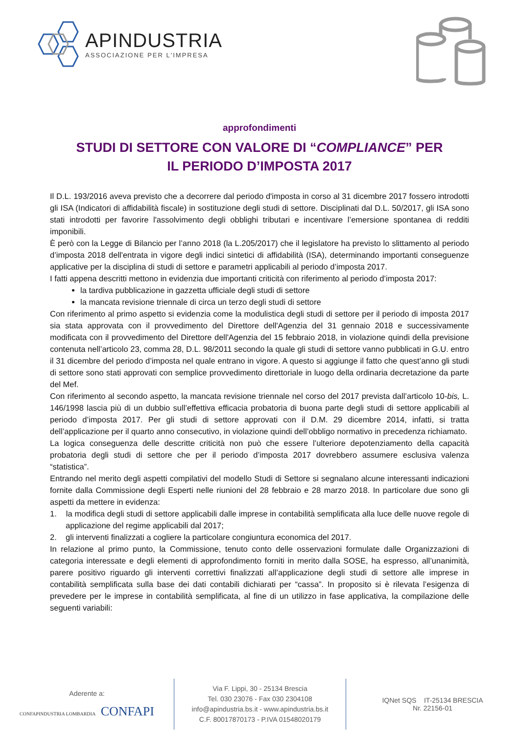APINDUSTRIA
ASSOCIAZIONE PER L'IMPRESA
approfondimenti
STUDI DI SETTORE CON VALORE DI “COMPLIANCE” PER IL PERIODO D’IMPOSTA 2017
Il D.L. 193/2016 aveva previsto che a decorrere dal periodo d'imposta in corso al 31 dicembre 2017 fossero introdotti gli ISA (Indicatori di affidabilità fiscale) in sostituzione degli studi di settore. Disciplinati dal D.L. 50/2017, gli ISA sono stati introdotti per favorire l'assolvimento degli obblighi tributari e incentivare l’emersione spontanea di redditi imponibili.
È però con la Legge di Bilancio per l’anno 2018 (la L.205/2017) che il legislatore ha previsto lo slittamento al periodo d’imposta 2018 dell'entrata in vigore degli indici sintetici di affidabilità (ISA), determinando importanti conseguenze applicative per la disciplina di studi di settore e parametri applicabili al periodo d’imposta 2017.
I fatti appena descritti mettono in evidenzia due importanti criticità con riferimento al periodo d’imposta 2017:
la tardiva pubblicazione in gazzetta ufficiale degli studi di settore
la mancata revisione triennale di circa un terzo degli studi di settore
Con riferimento al primo aspetto si evidenzia come la modulistica degli studi di settore per il periodo di imposta 2017 sia stata approvata con il provvedimento del Direttore dell'Agenzia del 31 gennaio 2018 e successivamente modificata con il provvedimento del Direttore dell'Agenzia del 15 febbraio 2018, in violazione quindi della previsione contenuta nell’articolo 23, comma 28, D.L. 98/2011 secondo la quale gli studi di settore vanno pubblicati in G.U. entro il 31 dicembre del periodo d’imposta nel quale entrano in vigore. A questo si aggiunge il fatto che quest’anno gli studi di settore sono stati approvati con semplice provvedimento direttoriale in luogo della ordinaria decretazione da parte del Mef.
Con riferimento al secondo aspetto, la mancata revisione triennale nel corso del 2017 prevista dall’articolo 10-bis, L. 146/1998 lascia più di un dubbio sull’effettiva efficacia probatoria di buona parte degli studi di settore applicabili al periodo d’imposta 2017. Per gli studi di settore approvati con il D.M. 29 dicembre 2014, infatti, si tratta dell’applicazione per il quarto anno consecutivo, in violazione quindi dell’obbligo normativo in precedenza richiamato.
La logica conseguenza delle descritte criticità non può che essere l’ulteriore depotenziamento della capacità probatoria degli studi di settore che per il periodo d’imposta 2017 dovrebbero assumere esclusiva valenza “statistica”.
Entrando nel merito degli aspetti compilativi del modello Studi di Settore si segnalano alcune interessanti indicazioni fornite dalla Commissione degli Esperti nelle riunioni del 28 febbraio e 28 marzo 2018. In particolare due sono gli aspetti da mettere in evidenza:
1. la modifica degli studi di settore applicabili dalle imprese in contabilità semplificata alla luce delle nuove regole di applicazione del regime applicabili dal 2017;
2. gli interventi finalizzati a cogliere la particolare congiuntura economica del 2017.
In relazione al primo punto, la Commissione, tenuto conto delle osservazioni formulate dalle Organizzazioni di categoria interessate e degli elementi di approfondimento forniti in merito dalla SOSE, ha espresso, all’unanimità, parere positivo riguardo gli interventi correttivi finalizzati all’applicazione degli studi di settore alle imprese in contabilità semplificata sulla base dei dati contabili dichiarati per “cassa”. In proposito si è rilevata l’esigenza di prevedere per le imprese in contabilità semplificata, al fine di un utilizzo in fase applicativa, la compilazione delle seguenti variabili:
Aderente a:
CONFAPINDUSTRIA LOMBARDIA CONFAPI
Via F. Lippi, 30 - 25134 Brescia
Tel. 030 23076 - Fax 030 2304108
info@apindustria.bs.it - www.apindustria.bs.it
C.F. 80017870173 - P.IVA 01548020179
IQNet SQS IT-25134 BRESCIA
Nr. 22156-01